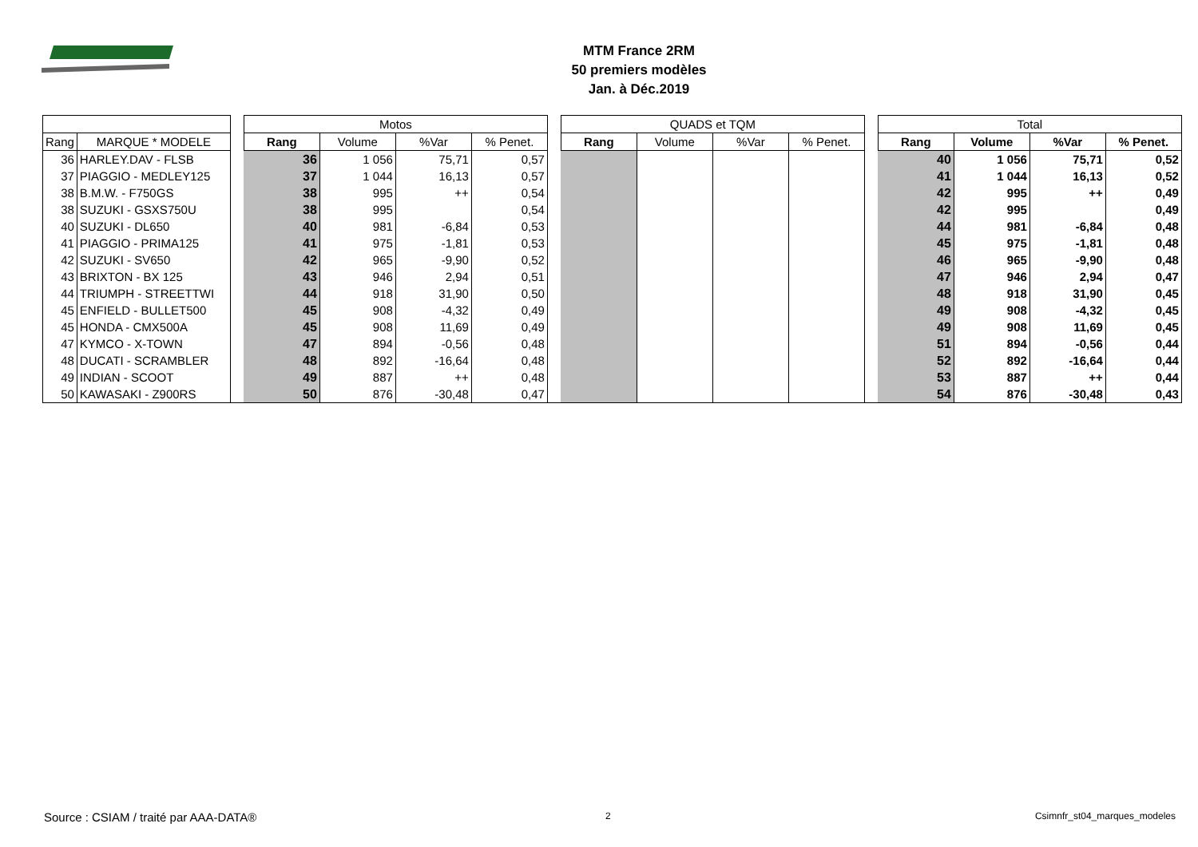MTM France 2RM
50 premiers modèles
Jan. à Déc.2019
| | | | Motos | | | | | QUADS et TQM | | | | | Total | | | |
| --- | --- | --- | --- | --- | --- | --- | --- | --- | --- | --- | --- | --- | --- | --- | --- | --- |
| Rang | MARQUE * MODELE | | Rang | Volume | %Var | % Penet. | | Rang | Volume | %Var | % Penet. | | Rang | Volume | %Var | % Penet. |
| 36 | HARLEY.DAV - FLSB | | 36 | 1 056 | 75,71 | 0,57 | | | | | | | 40 | 1 056 | 75,71 | 0,52 |
| 37 | PIAGGIO - MEDLEY125 | | 37 | 1 044 | 16,13 | 0,57 | | | | | | | 41 | 1 044 | 16,13 | 0,52 |
| 38 | B.M.W. - F750GS | | 38 | 995 | ++ | 0,54 | | | | | | | 42 | 995 | ++ | 0,49 |
| 38 | SUZUKI - GSXS750U | | 38 | 995 | | 0,54 | | | | | | | 42 | 995 | | 0,49 |
| 40 | SUZUKI - DL650 | | 40 | 981 | -6,84 | 0,53 | | | | | | | 44 | 981 | -6,84 | 0,48 |
| 41 | PIAGGIO - PRIMA125 | | 41 | 975 | -1,81 | 0,53 | | | | | | | 45 | 975 | -1,81 | 0,48 |
| 42 | SUZUKI - SV650 | | 42 | 965 | -9,90 | 0,52 | | | | | | | 46 | 965 | -9,90 | 0,48 |
| 43 | BRIXTON - BX 125 | | 43 | 946 | 2,94 | 0,51 | | | | | | | 47 | 946 | 2,94 | 0,47 |
| 44 | TRIUMPH - STREETTWI | | 44 | 918 | 31,90 | 0,50 | | | | | | | 48 | 918 | 31,90 | 0,45 |
| 45 | ENFIELD - BULLET500 | | 45 | 908 | -4,32 | 0,49 | | | | | | | 49 | 908 | -4,32 | 0,45 |
| 45 | HONDA - CMX500A | | 45 | 908 | 11,69 | 0,49 | | | | | | | 49 | 908 | 11,69 | 0,45 |
| 47 | KYMCO - X-TOWN | | 47 | 894 | -0,56 | 0,48 | | | | | | | 51 | 894 | -0,56 | 0,44 |
| 48 | DUCATI - SCRAMBLER | | 48 | 892 | -16,64 | 0,48 | | | | | | | 52 | 892 | -16,64 | 0,44 |
| 49 | INDIAN - SCOOT | | 49 | 887 | ++ | 0,48 | | | | | | | 53 | 887 | ++ | 0,44 |
| 50 | KAWASAKI - Z900RS | | 50 | 876 | -30,48 | 0,47 | | | | | | | 54 | 876 | -30,48 | 0,43 |
Source : CSIAM / traité par AAA-DATA®
2 Csimnfr_st04_marques_modeles